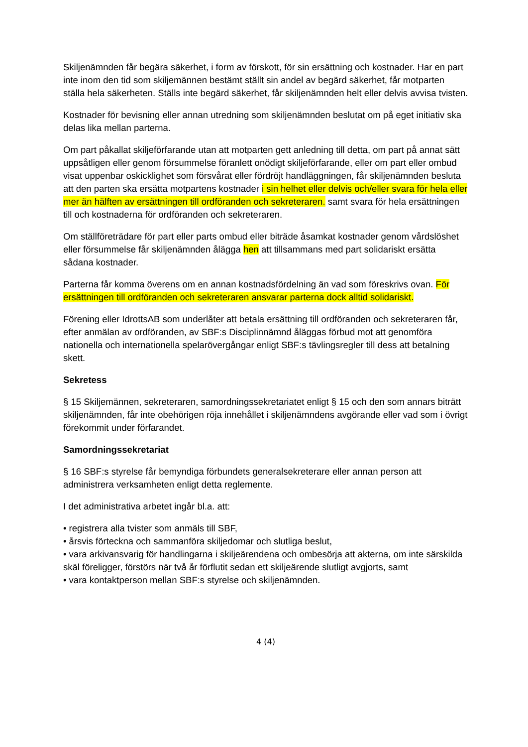Skiljenämnden får begära säkerhet, i form av förskott, för sin ersättning och kostnader. Har en part inte inom den tid som skiljemännen bestämt ställt sin andel av begärd säkerhet, får motparten ställa hela säkerheten. Ställs inte begärd säkerhet, får skiljenämnden helt eller delvis avvisa tvisten.
Kostnader för bevisning eller annan utredning som skiljenämnden beslutat om på eget initiativ ska delas lika mellan parterna.
Om part påkallat skiljeförfarande utan att motparten gett anledning till detta, om part på annat sätt uppsåtligen eller genom försummelse föranlett onödigt skiljeförfarande, eller om part eller ombud visat uppenbar oskicklighet som försvårat eller fördröjt handläggningen, får skiljenämnden besluta att den parten ska ersätta motpartens kostnader i sin helhet eller delvis och/eller svara för hela eller mer än hälften av ersättningen till ordföranden och sekreteraren. samt svara för hela ersättningen till och kostnaderna för ordföranden och sekreteraren.
Om ställföreträdare för part eller parts ombud eller biträde åsamkat kostnader genom vårdslöshet eller försummelse får skiljenämnden ålägga hen att tillsammans med part solidariskt ersätta sådana kostnader.
Parterna får komma överens om en annan kostnadsfördelning än vad som föreskrivs ovan. För ersättningen till ordföranden och sekreteraren ansvarar parterna dock alltid solidariskt.
Förening eller IdrottsAB som underlåter att betala ersättning till ordföranden och sekreteraren får, efter anmälan av ordföranden, av SBF:s Disciplinnämnd åläggas förbud mot att genomföra nationella och internationella spelarövergångar enligt SBF:s tävlingsregler till dess att betalning skett.
Sekretess
§ 15 Skiljemännen, sekreteraren, samordningssekretariatet enligt § 15 och den som annars biträtt skiljenämnden, får inte obehörigen röja innehållet i skiljenämndens avgörande eller vad som i övrigt förekommit under förfarandet.
Samordningssekretariat
§ 16 SBF:s styrelse får bemyndiga förbundets generalsekreterare eller annan person att administrera verksamheten enligt detta reglemente.
I det administrativa arbetet ingår bl.a. att:
• registrera alla tvister som anmäls till SBF,
• årsvis förteckna och sammanföra skiljedomar och slutliga beslut,
• vara arkivansvarig för handlingarna i skiljeärendena och ombesörja att akterna, om inte särskilda skäl föreligger, förstörs när två år förflutit sedan ett skiljeärende slutligt avgjorts, samt
• vara kontaktperson mellan SBF:s styrelse och skiljenämnden.
4 (4)